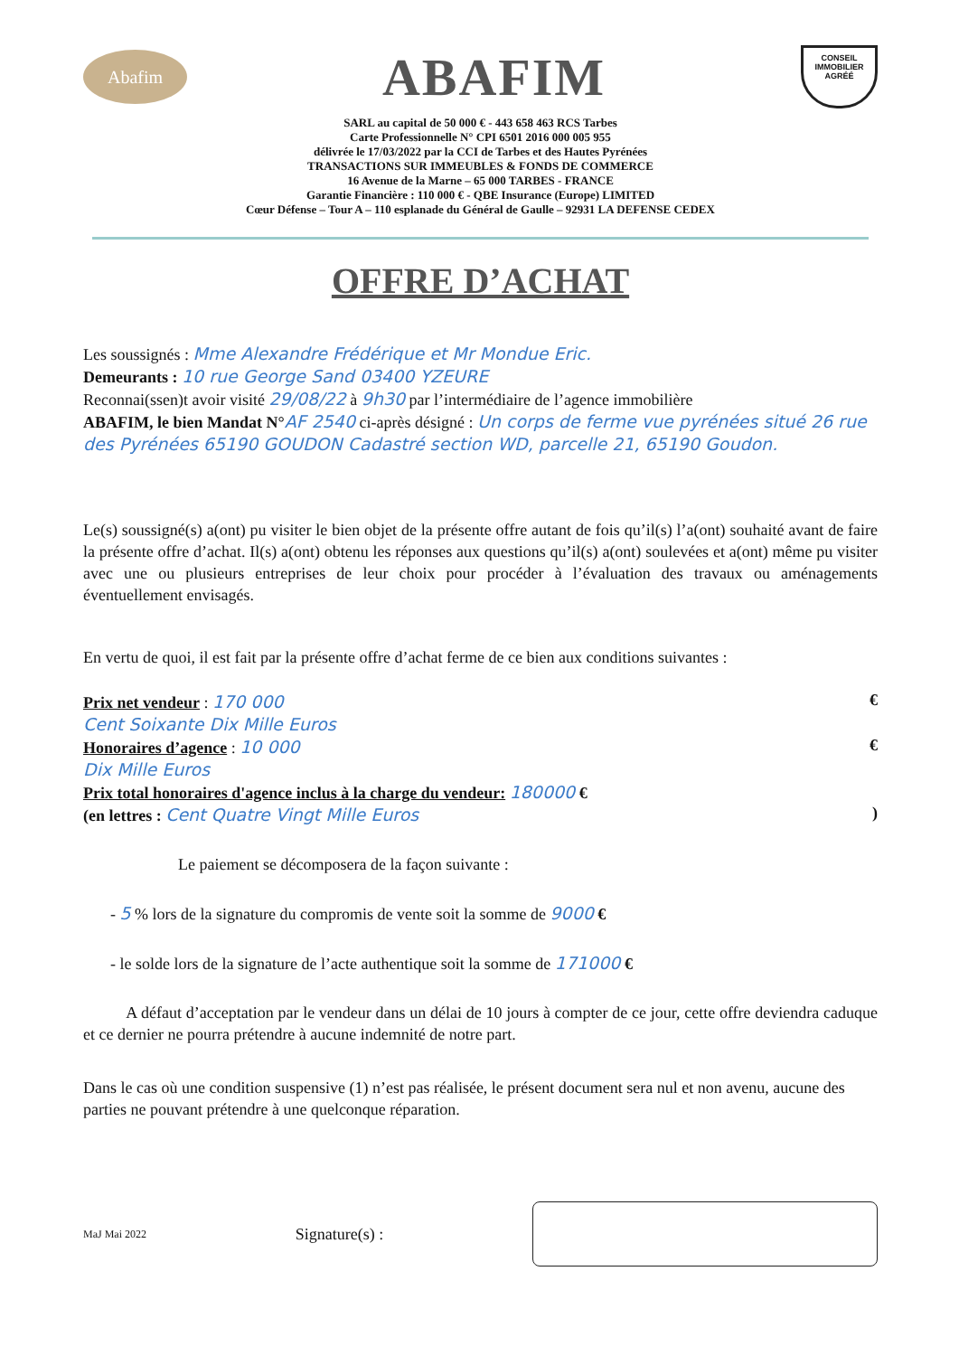Abafim
ABAFIM
CONSEIL
IMMOBILIER
AGRÉÉ
SARL au capital de 50 000 € - 443 658 463 RCS Tarbes
Carte Professionnelle N° CPI 6501 2016 000 005 955
délivrée le 17/03/2022 par la CCI de Tarbes et des Hautes Pyrénées
TRANSACTIONS SUR IMMEUBLES & FONDS DE COMMERCE
16 Avenue de la Marne – 65 000 TARBES - FRANCE
Garantie Financière : 110 000 € - QBE Insurance (Europe) LIMITED
Cœur Défense – Tour A – 110 esplanade du Général de Gaulle – 92931 LA DEFENSE CEDEX
OFFRE D’ACHAT
Les soussignés : Mme Alexandre Frédérique et Mr Mondue Eric.
Demeurants : 10 rue George Sand 03400 YZEURE
Reconnai(ssen)t avoir visité 29/08/22 à 9h30 par l’intermédiaire de l’agence immobilière
ABAFIM, le bien Mandat N°AF 2540 ci-après désigné : Un corps de ferme vue pyrénées situé 26 rue des Pyrénées 65190 GOUDON Cadastré section WD, parcelle 21, 65190 Goudon.
Le(s) soussigné(s) a(ont) pu visiter le bien objet de la présente offre autant de fois qu’il(s) l’a(ont) souhaité avant de faire la présente offre d’achat. Il(s) a(ont) obtenu les réponses aux questions qu’il(s) a(ont) soulevées et a(ont) même pu visiter avec une ou plusieurs entreprises de leur choix pour procéder à l’évaluation des travaux ou aménagements éventuellement envisagés.
En vertu de quoi, il est fait par la présente offre d’achat ferme de ce bien aux conditions suivantes :
Prix net vendeur : 170 000
Cent Soixante Dix Mille Euros
€
Honoraires d’agence : 10 000
Dix Mille Euros
€
Prix total honoraires d'agence inclus à la charge du vendeur: 180000 €
(en lettres : Cent Quatre Vingt Mille Euros
)
Le paiement se décomposera de la façon suivante :
- 5 % lors de la signature du compromis de vente soit la somme de 9000 €
- le solde lors de la signature de l’acte authentique soit la somme de 171000 €
A défaut d’acceptation par le vendeur dans un délai de 10 jours à compter de ce jour, cette offre deviendra caduque et ce dernier ne pourra prétendre à aucune indemnité de notre part.
Dans le cas où une condition suspensive (1) n’est pas réalisée, le présent document sera nul et non avenu, aucune des parties ne pouvant prétendre à une quelconque réparation.
MaJ Mai 2022 Signature(s) :